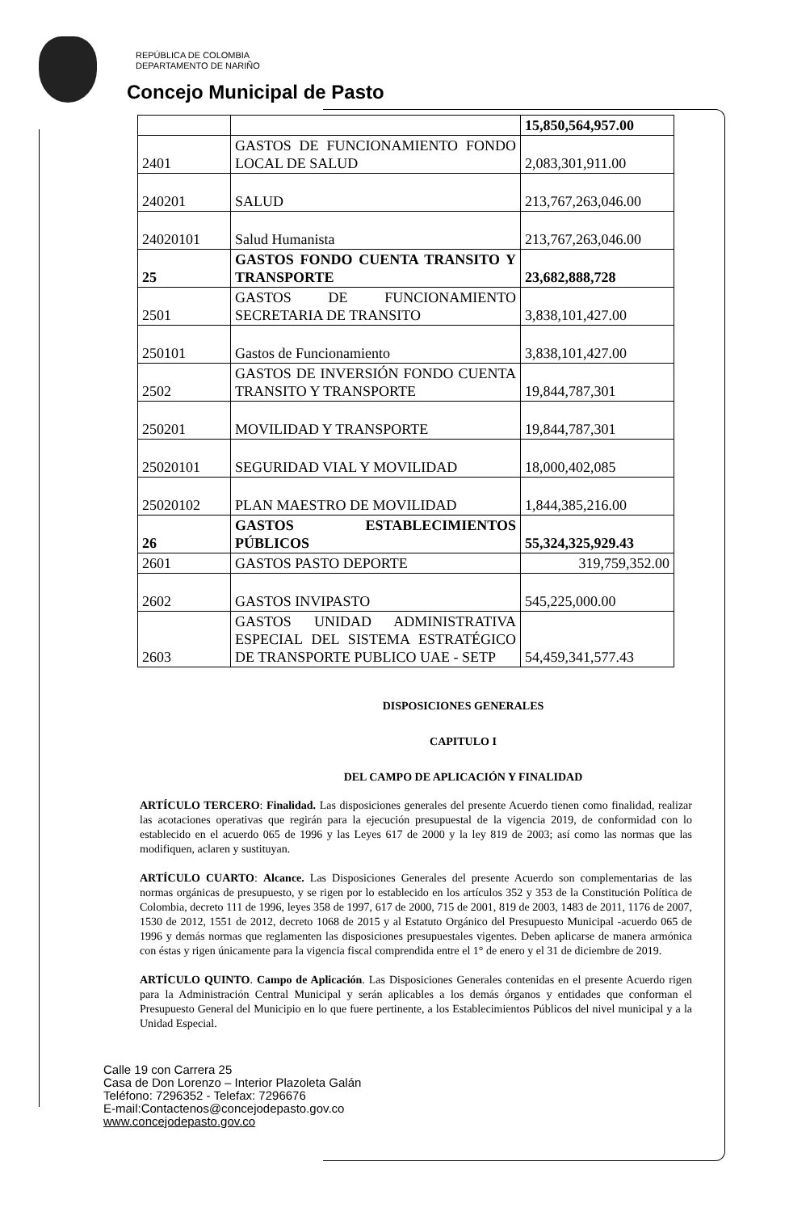REPÚBLICA DE COLOMBIA
DEPARTAMENTO DE NARIÑO
Concejo Municipal de Pasto
| | | 15,850,564,957.00 |
| 2401 | GASTOS DE FUNCIONAMIENTO FONDO LOCAL DE SALUD | 2,083,301,911.00 |
| 240201 | SALUD | 213,767,263,046.00 |
| 24020101 | Salud Humanista | 213,767,263,046.00 |
| 25 | GASTOS FONDO CUENTA TRANSITO Y TRANSPORTE | 23,682,888,728 |
| 2501 | GASTOS DE FUNCIONAMIENTO SECRETARIA DE TRANSITO | 3,838,101,427.00 |
| 250101 | Gastos de Funcionamiento | 3,838,101,427.00 |
| 2502 | GASTOS DE INVERSIÓN FONDO CUENTA TRANSITO Y TRANSPORTE | 19,844,787,301 |
| 250201 | MOVILIDAD Y TRANSPORTE | 19,844,787,301 |
| 25020101 | SEGURIDAD VIAL Y MOVILIDAD | 18,000,402,085 |
| 25020102 | PLAN MAESTRO DE MOVILIDAD | 1,844,385,216.00 |
| 26 | GASTOS ESTABLECIMIENTOS PÚBLICOS | 55,324,325,929.43 |
| 2601 | GASTOS PASTO DEPORTE | 319,759,352.00 |
| 2602 | GASTOS INVIPASTO | 545,225,000.00 |
| 2603 | GASTOS UNIDAD ADMINISTRATIVA ESPECIAL DEL SISTEMA ESTRATÉGICO DE TRANSPORTE PUBLICO UAE - SETP | 54,459,341,577.43 |
DISPOSICIONES GENERALES
CAPITULO I
DEL CAMPO DE APLICACIÓN Y FINALIDAD
ARTÍCULO TERCERO: Finalidad. Las disposiciones generales del presente Acuerdo tienen como finalidad, realizar las acotaciones operativas que regirán para la ejecución presupuestal de la vigencia 2019, de conformidad con lo establecido en el acuerdo 065 de 1996 y las Leyes 617 de 2000 y la ley 819 de 2003; así como las normas que las modifiquen, aclaren y sustituyan.
ARTÍCULO CUARTO: Alcance. Las Disposiciones Generales del presente Acuerdo son complementarias de las normas orgánicas de presupuesto, y se rigen por lo establecido en los artículos 352 y 353 de la Constitución Política de Colombia, decreto 111 de 1996, leyes 358 de 1997, 617 de 2000, 715 de 2001, 819 de 2003, 1483 de 2011, 1176 de 2007, 1530 de 2012, 1551 de 2012, decreto 1068 de 2015 y al Estatuto Orgánico del Presupuesto Municipal -acuerdo 065 de 1996 y demás normas que reglamenten las disposiciones presupuestales vigentes. Deben aplicarse de manera armónica con éstas y rigen únicamente para la vigencia fiscal comprendida entre el 1° de enero y el 31 de diciembre de 2019.
ARTÍCULO QUINTO. Campo de Aplicación. Las Disposiciones Generales contenidas en el presente Acuerdo rigen para la Administración Central Municipal y serán aplicables a los demás órganos y entidades que conforman el Presupuesto General del Municipio en lo que fuere pertinente, a los Establecimientos Públicos del nivel municipal y a la Unidad Especial.
Calle 19 con Carrera 25
Casa de Don Lorenzo – Interior Plazoleta Galán
Teléfono: 7296352 - Telefax: 7296676
E-mail:Contactenos@concejodepasto.gov.co
www.concejodepasto.gov.co